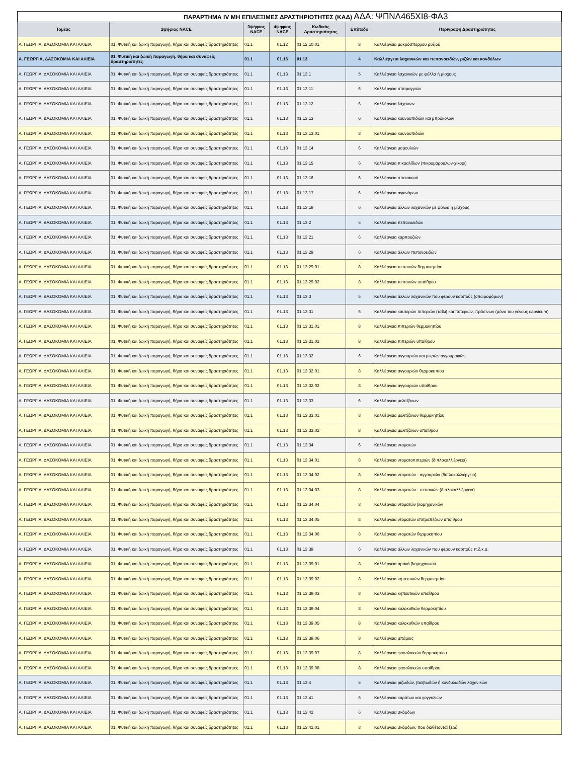ΠΑΡΑΡΤΗΜΑ IV ΜΗ ΕΠΙΛΕΞΙΜΕΣ ΔΡΑΣΤΗΡΙΟΤΗΤΕΣ (ΚΑΔ) ΑΔΑ: ΨΠΝΛ465ΧΙ8-ΦΑ3
| Τομέας | 2ψήφιος NACE | 3ψήφιος NACE | 4ψήφιος NACE | Κωδικός Δραστηριότητας | Επίπεδο | Περιγραφή Δραστηριότητας |
| --- | --- | --- | --- | --- | --- | --- |
| Α. ΓΕΩΡΓΙΑ, ΔΑΣΟΚΟΜΙΑ ΚΑΙ ΑΛΙΕΙΑ | 01. Φυτική και ζωική παραγωγή, θήρα και συναφείς δραστηριότητες | 01.1 | 01.12 | 01.12.10.01 | 8 | Καλλιέργεια μακρόσπερμου ρυζιού |
| Α. ΓΕΩΡΓΙΑ, ΔΑΣΟΚΟΜΙΑ ΚΑΙ ΑΛΙΕΙΑ | 01. Φυτική και ζωική παραγωγή, θήρα και συναφείς δραστηριότητες | 01.1 | 01.13 | 01.13 | 4 | Καλλιέργεια λαχανικών και πεπονοειδών, ριζών και κονδύλων |
| Α. ΓΕΩΡΓΙΑ, ΔΑΣΟΚΟΜΙΑ ΚΑΙ ΑΛΙΕΙΑ | 01. Φυτική και ζωική παραγωγή, θήρα και συναφείς δραστηριότητες | 01.1 | 01.13 | 01.13.1 | 5 | Καλλιέργεια λαχανικών με φύλλα ή μίσχους |
| Α. ΓΕΩΡΓΙΑ, ΔΑΣΟΚΟΜΙΑ ΚΑΙ ΑΛΙΕΙΑ | 01. Φυτική και ζωική παραγωγή, θήρα και συναφείς δραστηριότητες | 01.1 | 01.13 | 01.13.11 | 6 | Καλλιέργεια σπαραγγιών |
| Α. ΓΕΩΡΓΙΑ, ΔΑΣΟΚΟΜΙΑ ΚΑΙ ΑΛΙΕΙΑ | 01. Φυτική και ζωική παραγωγή, θήρα και συναφείς δραστηριότητες | 01.1 | 01.13 | 01.13.12 | 6 | Καλλιέργεια λάχανων |
| Α. ΓΕΩΡΓΙΑ, ΔΑΣΟΚΟΜΙΑ ΚΑΙ ΑΛΙΕΙΑ | 01. Φυτική και ζωική παραγωγή, θήρα και συναφείς δραστηριότητες | 01.1 | 01.13 | 01.13.13 | 6 | Καλλιέργεια κουνουπιδιών και μπρόκολων |
| Α. ΓΕΩΡΓΙΑ, ΔΑΣΟΚΟΜΙΑ ΚΑΙ ΑΛΙΕΙΑ | 01. Φυτική και ζωική παραγωγή, θήρα και συναφείς δραστηριότητες | 01.1 | 01.13 | 01.13.13.01 | 8 | Καλλιέργεια κουνουπιδιών |
| Α. ΓΕΩΡΓΙΑ, ΔΑΣΟΚΟΜΙΑ ΚΑΙ ΑΛΙΕΙΑ | 01. Φυτική και ζωική παραγωγή, θήρα και συναφείς δραστηριότητες | 01.1 | 01.13 | 01.13.14 | 6 | Καλλιέργεια μαρουλιών |
| Α. ΓΕΩΡΓΙΑ, ΔΑΣΟΚΟΜΙΑ ΚΑΙ ΑΛΙΕΙΑ | 01. Φυτική και ζωική παραγωγή, θήρα και συναφείς δραστηριότητες | 01.1 | 01.13 | 01.13.15 | 6 | Καλλιέργεια πικραλίδων (πικρομάρουλων-χίκορι) |
| Α. ΓΕΩΡΓΙΑ, ΔΑΣΟΚΟΜΙΑ ΚΑΙ ΑΛΙΕΙΑ | 01. Φυτική και ζωική παραγωγή, θήρα και συναφείς δραστηριότητες | 01.1 | 01.13 | 01.13.16 | 6 | Καλλιέργεια σπανακιού |
| Α. ΓΕΩΡΓΙΑ, ΔΑΣΟΚΟΜΙΑ ΚΑΙ ΑΛΙΕΙΑ | 01. Φυτική και ζωική παραγωγή, θήρα και συναφείς δραστηριότητες | 01.1 | 01.13 | 01.13.17 | 6 | Καλλιέργεια αγκινάρων |
| Α. ΓΕΩΡΓΙΑ, ΔΑΣΟΚΟΜΙΑ ΚΑΙ ΑΛΙΕΙΑ | 01. Φυτική και ζωική παραγωγή, θήρα και συναφείς δραστηριότητες | 01.1 | 01.13 | 01.13.19 | 6 | Καλλιέργεια άλλων λαχανικών με φύλλα ή μίσχους |
| Α. ΓΕΩΡΓΙΑ, ΔΑΣΟΚΟΜΙΑ ΚΑΙ ΑΛΙΕΙΑ | 01. Φυτική και ζωική παραγωγή, θήρα και συναφείς δραστηριότητες | 01.1 | 01.13 | 01.13.2 | 5 | Καλλιέργεια πεπονοειδών |
| Α. ΓΕΩΡΓΙΑ, ΔΑΣΟΚΟΜΙΑ ΚΑΙ ΑΛΙΕΙΑ | 01. Φυτική και ζωική παραγωγή, θήρα και συναφείς δραστηριότητες | 01.1 | 01.13 | 01.13.21 | 6 | Καλλιέργεια καρπουζιών |
| Α. ΓΕΩΡΓΙΑ, ΔΑΣΟΚΟΜΙΑ ΚΑΙ ΑΛΙΕΙΑ | 01. Φυτική και ζωική παραγωγή, θήρα και συναφείς δραστηριότητες | 01.1 | 01.13 | 01.13.29 | 6 | Καλλιέργεια άλλων πεπονοειδών |
| Α. ΓΕΩΡΓΙΑ, ΔΑΣΟΚΟΜΙΑ ΚΑΙ ΑΛΙΕΙΑ | 01. Φυτική και ζωική παραγωγή, θήρα και συναφείς δραστηριότητες | 01.1 | 01.13 | 01.13.29.01 | 8 | Καλλιέργεια πεπονιών θερμοκηπίου |
| Α. ΓΕΩΡΓΙΑ, ΔΑΣΟΚΟΜΙΑ ΚΑΙ ΑΛΙΕΙΑ | 01. Φυτική και ζωική παραγωγή, θήρα και συναφείς δραστηριότητες | 01.1 | 01.13 | 01.13.29.02 | 8 | Καλλιέργεια πεπονιών υπαίθρου |
| Α. ΓΕΩΡΓΙΑ, ΔΑΣΟΚΟΜΙΑ ΚΑΙ ΑΛΙΕΙΑ | 01. Φυτική και ζωική παραγωγή, θήρα και συναφείς δραστηριότητες | 01.1 | 01.13 | 01.13.3 | 5 | Καλλιέργεια άλλων λαχανικών που φέρουν καρπούς (οπωροφόρων) |
| Α. ΓΕΩΡΓΙΑ, ΔΑΣΟΚΟΜΙΑ ΚΑΙ ΑΛΙΕΙΑ | 01. Φυτική και ζωική παραγωγή, θήρα και συναφείς δραστηριότητες | 01.1 | 01.13 | 01.13.31 | 6 | Καλλιέργεια καυτερών πιπεριών (τσίλι) και πιπεριών, πράσινων (μόνο του γένους capsicum) |
| Α. ΓΕΩΡΓΙΑ, ΔΑΣΟΚΟΜΙΑ ΚΑΙ ΑΛΙΕΙΑ | 01. Φυτική και ζωική παραγωγή, θήρα και συναφείς δραστηριότητες | 01.1 | 01.13 | 01.13.31.01 | 8 | Καλλιέργεια πιπεριών θερμοκηπίου |
| Α. ΓΕΩΡΓΙΑ, ΔΑΣΟΚΟΜΙΑ ΚΑΙ ΑΛΙΕΙΑ | 01. Φυτική και ζωική παραγωγή, θήρα και συναφείς δραστηριότητες | 01.1 | 01.13 | 01.13.31.02 | 8 | Καλλιέργεια πιπεριών υπαίθρου |
| Α. ΓΕΩΡΓΙΑ, ΔΑΣΟΚΟΜΙΑ ΚΑΙ ΑΛΙΕΙΑ | 01. Φυτική και ζωική παραγωγή, θήρα και συναφείς δραστηριότητες | 01.1 | 01.13 | 01.13.32 | 6 | Καλλιέργεια αγγουριών και μικρών αγγουρακιών |
| Α. ΓΕΩΡΓΙΑ, ΔΑΣΟΚΟΜΙΑ ΚΑΙ ΑΛΙΕΙΑ | 01. Φυτική και ζωική παραγωγή, θήρα και συναφείς δραστηριότητες | 01.1 | 01.13 | 01.13.32.01 | 8 | Καλλιέργεια αγγουριών θερμοκηπίου |
| Α. ΓΕΩΡΓΙΑ, ΔΑΣΟΚΟΜΙΑ ΚΑΙ ΑΛΙΕΙΑ | 01. Φυτική και ζωική παραγωγή, θήρα και συναφείς δραστηριότητες | 01.1 | 01.13 | 01.13.32.02 | 8 | Καλλιέργεια αγγουριών υπαίθρου |
| Α. ΓΕΩΡΓΙΑ, ΔΑΣΟΚΟΜΙΑ ΚΑΙ ΑΛΙΕΙΑ | 01. Φυτική και ζωική παραγωγή, θήρα και συναφείς δραστηριότητες | 01.1 | 01.13 | 01.13.33 | 6 | Καλλιέργεια μελιτζάνων |
| Α. ΓΕΩΡΓΙΑ, ΔΑΣΟΚΟΜΙΑ ΚΑΙ ΑΛΙΕΙΑ | 01. Φυτική και ζωική παραγωγή, θήρα και συναφείς δραστηριότητες | 01.1 | 01.13 | 01.13.33.01 | 8 | Καλλιέργεια μελιτζάνων θερμοκηπίου |
| Α. ΓΕΩΡΓΙΑ, ΔΑΣΟΚΟΜΙΑ ΚΑΙ ΑΛΙΕΙΑ | 01. Φυτική και ζωική παραγωγή, θήρα και συναφείς δραστηριότητες | 01.1 | 01.13 | 01.13.33.02 | 8 | Καλλιέργεια μελιτζάνων υπαίθρου |
| Α. ΓΕΩΡΓΙΑ, ΔΑΣΟΚΟΜΙΑ ΚΑΙ ΑΛΙΕΙΑ | 01. Φυτική και ζωική παραγωγή, θήρα και συναφείς δραστηριότητες | 01.1 | 01.13 | 01.13.34 | 6 | Καλλιέργεια ντοματών |
| Α. ΓΕΩΡΓΙΑ, ΔΑΣΟΚΟΜΙΑ ΚΑΙ ΑΛΙΕΙΑ | 01. Φυτική και ζωική παραγωγή, θήρα και συναφείς δραστηριότητες | 01.1 | 01.13 | 01.13.34.01 | 8 | Καλλιέργεια ντοματοπιπεριών (διπλοκαλλιέργεια) |
| Α. ΓΕΩΡΓΙΑ, ΔΑΣΟΚΟΜΙΑ ΚΑΙ ΑΛΙΕΙΑ | 01. Φυτική και ζωική παραγωγή, θήρα και συναφείς δραστηριότητες | 01.1 | 01.13 | 01.13.34.02 | 8 | Καλλιέργεια ντοματών - αγγουριών (διπλοκαλλιέργεια) |
| Α. ΓΕΩΡΓΙΑ, ΔΑΣΟΚΟΜΙΑ ΚΑΙ ΑΛΙΕΙΑ | 01. Φυτική και ζωική παραγωγή, θήρα και συναφείς δραστηριότητες | 01.1 | 01.13 | 01.13.34.03 | 8 | Καλλιέργεια ντοματών - πεπονιών (διπλοκαλλιέργεια) |
| Α. ΓΕΩΡΓΙΑ, ΔΑΣΟΚΟΜΙΑ ΚΑΙ ΑΛΙΕΙΑ | 01. Φυτική και ζωική παραγωγή, θήρα και συναφείς δραστηριότητες | 01.1 | 01.13 | 01.13.34.04 | 8 | Καλλιέργεια ντοματών βιομηχανικών |
| Α. ΓΕΩΡΓΙΑ, ΔΑΣΟΚΟΜΙΑ ΚΑΙ ΑΛΙΕΙΑ | 01. Φυτική και ζωική παραγωγή, θήρα και συναφείς δραστηριότητες | 01.1 | 01.13 | 01.13.34.05 | 8 | Καλλιέργεια ντοματών επιτραπέζιων υπαίθρου |
| Α. ΓΕΩΡΓΙΑ, ΔΑΣΟΚΟΜΙΑ ΚΑΙ ΑΛΙΕΙΑ | 01. Φυτική και ζωική παραγωγή, θήρα και συναφείς δραστηριότητες | 01.1 | 01.13 | 01.13.34.06 | 8 | Καλλιέργεια ντοματών θερμοκηπίου |
| Α. ΓΕΩΡΓΙΑ, ΔΑΣΟΚΟΜΙΑ ΚΑΙ ΑΛΙΕΙΑ | 01. Φυτική και ζωική παραγωγή, θήρα και συναφείς δραστηριότητες | 01.1 | 01.13 | 01.13.39 | 6 | Καλλιέργεια άλλων λαχανικών που φέρουν καρπούς π.δ.κ.α. |
| Α. ΓΕΩΡΓΙΑ, ΔΑΣΟΚΟΜΙΑ ΚΑΙ ΑΛΙΕΙΑ | 01. Φυτική και ζωική παραγωγή, θήρα και συναφείς δραστηριότητες | 01.1 | 01.13 | 01.13.39.01 | 8 | Καλλιέργεια αρακά βιομηχανικού |
| Α. ΓΕΩΡΓΙΑ, ΔΑΣΟΚΟΜΙΑ ΚΑΙ ΑΛΙΕΙΑ | 01. Φυτική και ζωική παραγωγή, θήρα και συναφείς δραστηριότητες | 01.1 | 01.13 | 01.13.39.02 | 8 | Καλλιέργεια κηπευτικών θερμοκηπίου |
| Α. ΓΕΩΡΓΙΑ, ΔΑΣΟΚΟΜΙΑ ΚΑΙ ΑΛΙΕΙΑ | 01. Φυτική και ζωική παραγωγή, θήρα και συναφείς δραστηριότητες | 01.1 | 01.13 | 01.13.39.03 | 8 | Καλλιέργεια κηπευτικών υπαίθρου |
| Α. ΓΕΩΡΓΙΑ, ΔΑΣΟΚΟΜΙΑ ΚΑΙ ΑΛΙΕΙΑ | 01. Φυτική και ζωική παραγωγή, θήρα και συναφείς δραστηριότητες | 01.1 | 01.13 | 01.13.39.04 | 8 | Καλλιέργεια κολοκυθιών θερμοκηπίου |
| Α. ΓΕΩΡΓΙΑ, ΔΑΣΟΚΟΜΙΑ ΚΑΙ ΑΛΙΕΙΑ | 01. Φυτική και ζωική παραγωγή, θήρα και συναφείς δραστηριότητες | 01.1 | 01.13 | 01.13.39.05 | 8 | Καλλιέργεια κολοκυθιών υπαίθρου |
| Α. ΓΕΩΡΓΙΑ, ΔΑΣΟΚΟΜΙΑ ΚΑΙ ΑΛΙΕΙΑ | 01. Φυτική και ζωική παραγωγή, θήρα και συναφείς δραστηριότητες | 01.1 | 01.13 | 01.13.39.06 | 8 | Καλλιέργεια μπάμιας |
| Α. ΓΕΩΡΓΙΑ, ΔΑΣΟΚΟΜΙΑ ΚΑΙ ΑΛΙΕΙΑ | 01. Φυτική και ζωική παραγωγή, θήρα και συναφείς δραστηριότητες | 01.1 | 01.13 | 01.13.39.07 | 8 | Καλλιέργεια φασολακιών θερμοκηπίου |
| Α. ΓΕΩΡΓΙΑ, ΔΑΣΟΚΟΜΙΑ ΚΑΙ ΑΛΙΕΙΑ | 01. Φυτική και ζωική παραγωγή, θήρα και συναφείς δραστηριότητες | 01.1 | 01.13 | 01.13.39.08 | 8 | Καλλιέργεια φασολακιών υπαίθρου |
| Α. ΓΕΩΡΓΙΑ, ΔΑΣΟΚΟΜΙΑ ΚΑΙ ΑΛΙΕΙΑ | 01. Φυτική και ζωική παραγωγή, θήρα και συναφείς δραστηριότητες | 01.1 | 01.13 | 01.13.4 | 5 | Καλλιέργεια ριζωδών, βολβωδών ή κονδυλωδών λαχανικών |
| Α. ΓΕΩΡΓΙΑ, ΔΑΣΟΚΟΜΙΑ ΚΑΙ ΑΛΙΕΙΑ | 01. Φυτική και ζωική παραγωγή, θήρα και συναφείς δραστηριότητες | 01.1 | 01.13 | 01.13.41 | 6 | Καλλιέργεια καρότων και γογγυλιών |
| Α. ΓΕΩΡΓΙΑ, ΔΑΣΟΚΟΜΙΑ ΚΑΙ ΑΛΙΕΙΑ | 01. Φυτική και ζωική παραγωγή, θήρα και συναφείς δραστηριότητες | 01.1 | 01.13 | 01.13.42 | 6 | Καλλιέργεια σκόρδων |
| Α. ΓΕΩΡΓΙΑ, ΔΑΣΟΚΟΜΙΑ ΚΑΙ ΑΛΙΕΙΑ | 01. Φυτική και ζωική παραγωγή, θήρα και συναφείς δραστηριότητες | 01.1 | 01.13 | 01.13.42.01 | 8 | Καλλιέργεια σκόρδων, που διαθέτονται ξερά |